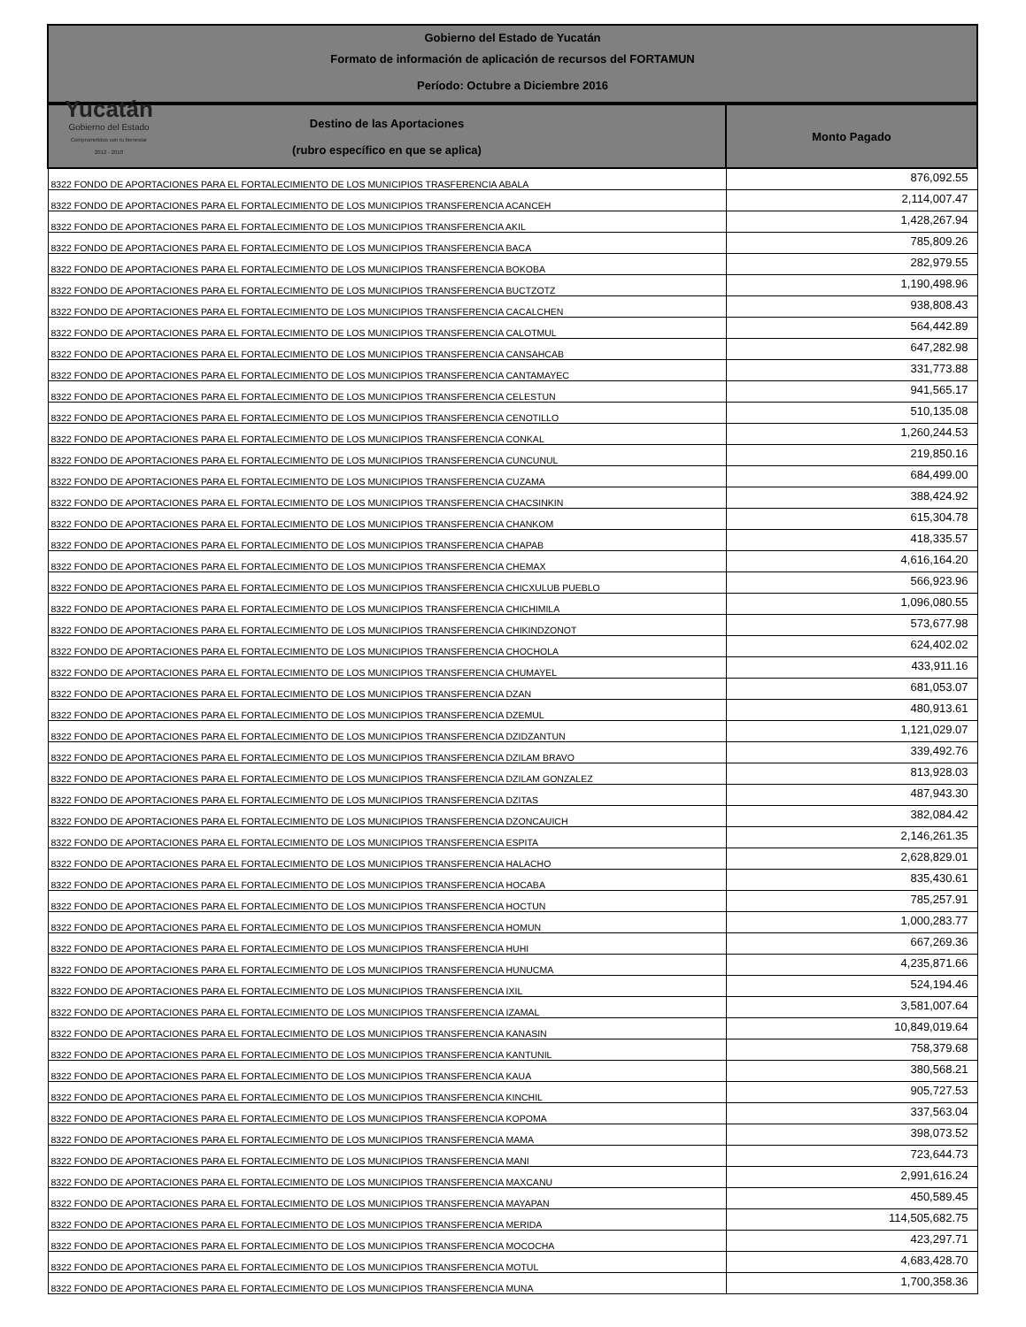Yucatán
Gobierno del Estado
Comprometidos con tu bienestar
2012 - 2018
Gobierno del Estado de Yucatán
Formato de información de aplicación de recursos del FORTAMUN
Período: Octubre a Diciembre 2016
| Destino de las Aportaciones (rubro específico en que se aplica) | Monto Pagado |
| --- | --- |
| 8322 FONDO DE APORTACIONES PARA EL FORTALECIMIENTO DE LOS MUNICIPIOS TRASFERENCIA ABALA | 876,092.55 |
| 8322 FONDO DE APORTACIONES PARA EL FORTALECIMIENTO DE LOS MUNICIPIOS TRANSFERENCIA ACANCEH | 2,114,007.47 |
| 8322 FONDO DE APORTACIONES PARA EL FORTALECIMIENTO DE LOS MUNICIPIOS TRANSFERENCIA AKIL | 1,428,267.94 |
| 8322 FONDO DE APORTACIONES PARA EL FORTALECIMIENTO DE LOS MUNICIPIOS TRANSFERENCIA BACA | 785,809.26 |
| 8322 FONDO DE APORTACIONES PARA EL FORTALECIMIENTO DE LOS MUNICIPIOS TRANSFERENCIA BOKOBA | 282,979.55 |
| 8322 FONDO DE APORTACIONES PARA EL FORTALECIMIENTO DE LOS MUNICIPIOS TRANSFERENCIA BUCTZOTZ | 1,190,498.96 |
| 8322 FONDO DE APORTACIONES PARA EL FORTALECIMIENTO DE LOS MUNICIPIOS TRANSFERENCIA CACALCHEN | 938,808.43 |
| 8322 FONDO DE APORTACIONES PARA EL FORTALECIMIENTO DE LOS MUNICIPIOS TRANSFERENCIA CALOTMUL | 564,442.89 |
| 8322 FONDO DE APORTACIONES PARA EL FORTALECIMIENTO DE LOS MUNICIPIOS TRANSFERENCIA CANSAHCAB | 647,282.98 |
| 8322 FONDO DE APORTACIONES PARA EL FORTALECIMIENTO DE LOS MUNICIPIOS TRANSFERENCIA CANTAMAYEC | 331,773.88 |
| 8322 FONDO DE APORTACIONES PARA EL FORTALECIMIENTO DE LOS MUNICIPIOS TRANSFERENCIA CELESTUN | 941,565.17 |
| 8322 FONDO DE APORTACIONES PARA EL FORTALECIMIENTO DE LOS MUNICIPIOS TRANSFERENCIA CENOTILLO | 510,135.08 |
| 8322 FONDO DE APORTACIONES PARA EL FORTALECIMIENTO DE LOS MUNICIPIOS TRANSFERENCIA CONKAL | 1,260,244.53 |
| 8322 FONDO DE APORTACIONES PARA EL FORTALECIMIENTO DE LOS MUNICIPIOS TRANSFERENCIA CUNCUNUL | 219,850.16 |
| 8322 FONDO DE APORTACIONES PARA EL FORTALECIMIENTO DE LOS MUNICIPIOS TRANSFERENCIA CUZAMA | 684,499.00 |
| 8322 FONDO DE APORTACIONES PARA EL FORTALECIMIENTO DE LOS MUNICIPIOS TRANSFERENCIA CHACSINKIN | 388,424.92 |
| 8322 FONDO DE APORTACIONES PARA EL FORTALECIMIENTO DE LOS MUNICIPIOS TRANSFERENCIA CHANKOM | 615,304.78 |
| 8322 FONDO DE APORTACIONES PARA EL FORTALECIMIENTO DE LOS MUNICIPIOS TRANSFERENCIA CHAPAB | 418,335.57 |
| 8322 FONDO DE APORTACIONES PARA EL FORTALECIMIENTO DE LOS MUNICIPIOS TRANSFERENCIA CHEMAX | 4,616,164.20 |
| 8322 FONDO DE APORTACIONES PARA EL FORTALECIMIENTO DE LOS MUNICIPIOS TRANSFERENCIA CHICXULUB PUEBLO | 566,923.96 |
| 8322 FONDO DE APORTACIONES PARA EL FORTALECIMIENTO DE LOS MUNICIPIOS TRANSFERENCIA CHICHIMILA | 1,096,080.55 |
| 8322 FONDO DE APORTACIONES PARA EL FORTALECIMIENTO DE LOS MUNICIPIOS TRANSFERENCIA CHIKINDZONOT | 573,677.98 |
| 8322 FONDO DE APORTACIONES PARA EL FORTALECIMIENTO DE LOS MUNICIPIOS TRANSFERENCIA CHOCHOLA | 624,402.02 |
| 8322 FONDO DE APORTACIONES PARA EL FORTALECIMIENTO DE LOS MUNICIPIOS TRANSFERENCIA CHUMAYEL | 433,911.16 |
| 8322 FONDO DE APORTACIONES PARA EL FORTALECIMIENTO DE LOS MUNICIPIOS TRANSFERENCIA DZAN | 681,053.07 |
| 8322 FONDO DE APORTACIONES PARA EL FORTALECIMIENTO DE LOS MUNICIPIOS TRANSFERENCIA DZEMUL | 480,913.61 |
| 8322 FONDO DE APORTACIONES PARA EL FORTALECIMIENTO DE LOS MUNICIPIOS TRANSFERENCIA DZIDZANTUN | 1,121,029.07 |
| 8322 FONDO DE APORTACIONES PARA EL FORTALECIMIENTO DE LOS MUNICIPIOS TRANSFERENCIA DZILAM BRAVO | 339,492.76 |
| 8322 FONDO DE APORTACIONES PARA EL FORTALECIMIENTO DE LOS MUNICIPIOS TRANSFERENCIA DZILAM GONZALEZ | 813,928.03 |
| 8322 FONDO DE APORTACIONES PARA EL FORTALECIMIENTO DE LOS MUNICIPIOS TRANSFERENCIA DZITAS | 487,943.30 |
| 8322 FONDO DE APORTACIONES PARA EL FORTALECIMIENTO DE LOS MUNICIPIOS TRANSFERENCIA DZONCAUICH | 382,084.42 |
| 8322 FONDO DE APORTACIONES PARA EL FORTALECIMIENTO DE LOS MUNICIPIOS TRANSFERENCIA ESPITA | 2,146,261.35 |
| 8322 FONDO DE APORTACIONES PARA EL FORTALECIMIENTO DE LOS MUNICIPIOS TRANSFERENCIA HALACHO | 2,628,829.01 |
| 8322 FONDO DE APORTACIONES PARA EL FORTALECIMIENTO DE LOS MUNICIPIOS TRANSFERENCIA HOCABA | 835,430.61 |
| 8322 FONDO DE APORTACIONES PARA EL FORTALECIMIENTO DE LOS MUNICIPIOS TRANSFERENCIA HOCTUN | 785,257.91 |
| 8322 FONDO DE APORTACIONES PARA EL FORTALECIMIENTO DE LOS MUNICIPIOS TRANSFERENCIA HOMUN | 1,000,283.77 |
| 8322 FONDO DE APORTACIONES PARA EL FORTALECIMIENTO DE LOS MUNICIPIOS TRANSFERENCIA HUHI | 667,269.36 |
| 8322 FONDO DE APORTACIONES PARA EL FORTALECIMIENTO DE LOS MUNICIPIOS TRANSFERENCIA HUNUCMA | 4,235,871.66 |
| 8322 FONDO DE APORTACIONES PARA EL FORTALECIMIENTO DE LOS MUNICIPIOS TRANSFERENCIA IXIL | 524,194.46 |
| 8322 FONDO DE APORTACIONES PARA EL FORTALECIMIENTO DE LOS MUNICIPIOS TRANSFERENCIA IZAMAL | 3,581,007.64 |
| 8322 FONDO DE APORTACIONES PARA EL FORTALECIMIENTO DE LOS MUNICIPIOS TRANSFERENCIA KANASIN | 10,849,019.64 |
| 8322 FONDO DE APORTACIONES PARA EL FORTALECIMIENTO DE LOS MUNICIPIOS TRANSFERENCIA KANTUNIL | 758,379.68 |
| 8322 FONDO DE APORTACIONES PARA EL FORTALECIMIENTO DE LOS MUNICIPIOS TRANSFERENCIA KAUA | 380,568.21 |
| 8322 FONDO DE APORTACIONES PARA EL FORTALECIMIENTO DE LOS MUNICIPIOS TRANSFERENCIA KINCHIL | 905,727.53 |
| 8322 FONDO DE APORTACIONES PARA EL FORTALECIMIENTO DE LOS MUNICIPIOS TRANSFERENCIA KOPOMA | 337,563.04 |
| 8322 FONDO DE APORTACIONES PARA EL FORTALECIMIENTO DE LOS MUNICIPIOS TRANSFERENCIA MAMA | 398,073.52 |
| 8322 FONDO DE APORTACIONES PARA EL FORTALECIMIENTO DE LOS MUNICIPIOS TRANSFERENCIA MANI | 723,644.73 |
| 8322 FONDO DE APORTACIONES PARA EL FORTALECIMIENTO DE LOS MUNICIPIOS TRANSFERENCIA MAXCANU | 2,991,616.24 |
| 8322 FONDO DE APORTACIONES PARA EL FORTALECIMIENTO DE LOS MUNICIPIOS TRANSFERENCIA MAYAPAN | 450,589.45 |
| 8322 FONDO DE APORTACIONES PARA EL FORTALECIMIENTO DE LOS MUNICIPIOS TRANSFERENCIA MERIDA | 114,505,682.75 |
| 8322 FONDO DE APORTACIONES PARA EL FORTALECIMIENTO DE LOS MUNICIPIOS TRANSFERENCIA MOCOCHA | 423,297.71 |
| 8322 FONDO DE APORTACIONES PARA EL FORTALECIMIENTO DE LOS MUNICIPIOS TRANSFERENCIA MOTUL | 4,683,428.70 |
| 8322 FONDO DE APORTACIONES PARA EL FORTALECIMIENTO DE LOS MUNICIPIOS TRANSFERENCIA MUNA | 1,700,358.36 |